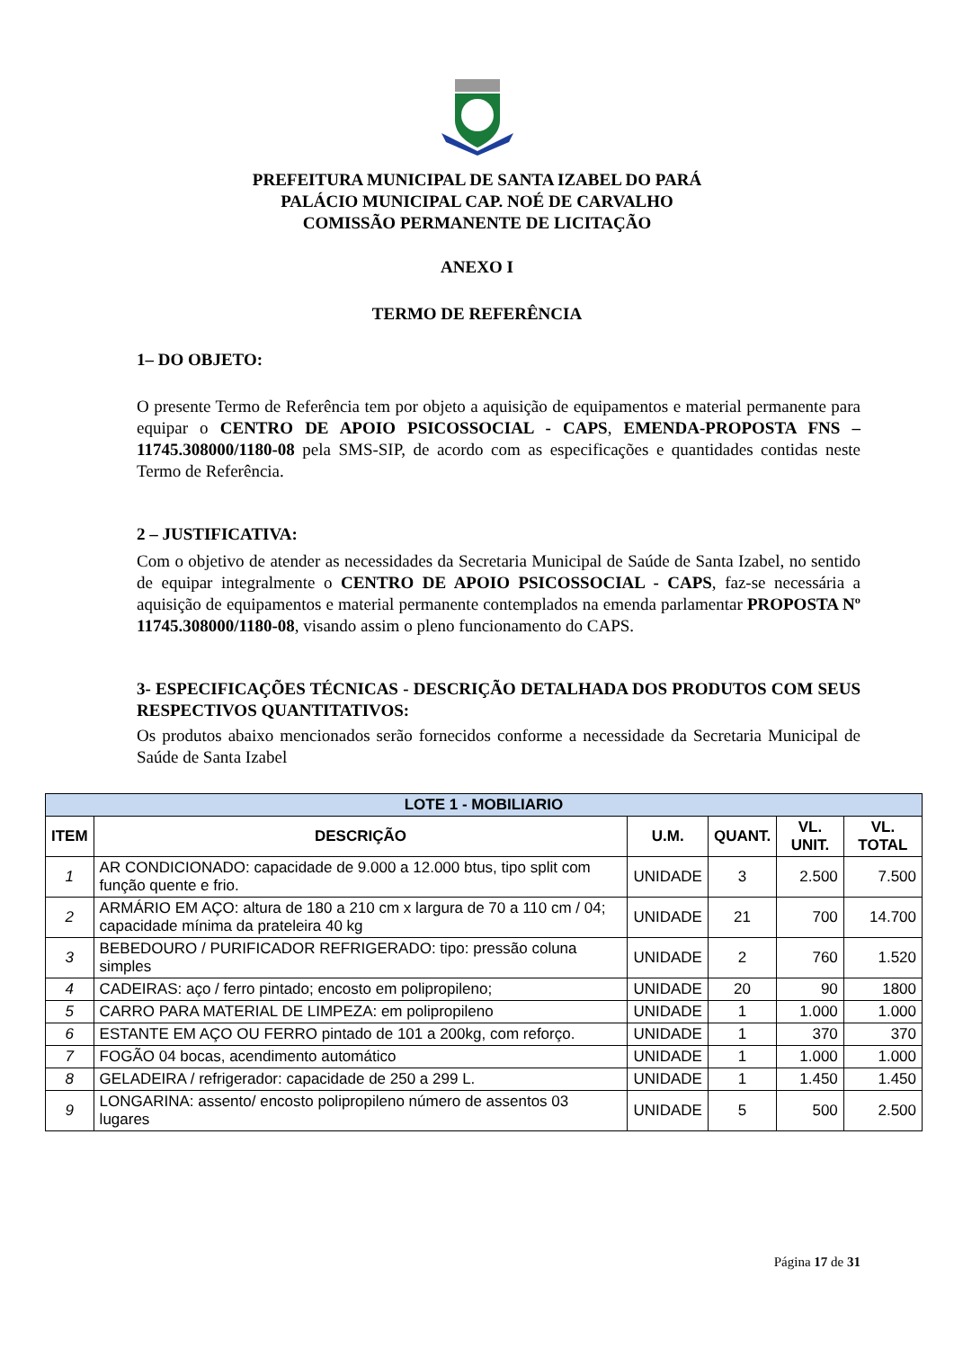PREFEITURA MUNICIPAL DE SANTA IZABEL DO PARÁ
PALÁCIO MUNICIPAL CAP. NOÉ DE CARVALHO
COMISSÃO PERMANENTE DE LICITAÇÃO
ANEXO I
TERMO DE REFERÊNCIA
1– DO OBJETO:
O presente Termo de Referência tem por objeto a aquisição de equipamentos e material permanente para equipar o CENTRO DE APOIO PSICOSSOCIAL - CAPS, EMENDA-PROPOSTA FNS – 11745.308000/1180-08 pela SMS-SIP, de acordo com as especificações e quantidades contidas neste Termo de Referência.
2 – JUSTIFICATIVA:
Com o objetivo de atender as necessidades da Secretaria Municipal de Saúde de Santa Izabel, no sentido de equipar integralmente o CENTRO DE APOIO PSICOSSOCIAL - CAPS, faz-se necessária a aquisição de equipamentos e material permanente contemplados na emenda parlamentar PROPOSTA Nº 11745.308000/1180-08, visando assim o pleno funcionamento do CAPS.
3- ESPECIFICAÇÕES TÉCNICAS - DESCRIÇÃO DETALHADA DOS PRODUTOS COM SEUS RESPECTIVOS QUANTITATIVOS:
Os produtos abaixo mencionados serão fornecidos conforme a necessidade da Secretaria Municipal de Saúde de Santa Izabel
| LOTE 1 - MOBILIARIO | | | | | |
| --- | --- | --- | --- | --- | --- |
| ITEM | DESCRIÇÃO | U.M. | QUANT. | VL. UNIT. | VL. TOTAL |
| 1 | AR CONDICIONADO: capacidade de 9.000 a 12.000 btus, tipo split com função quente e frio. | UNIDADE | 3 | 2.500 | 7.500 |
| 2 | ARMÁRIO EM AÇO: altura de 180 a 210 cm x largura de 70 a 110 cm / 04; capacidade mínima da prateleira 40 kg | UNIDADE | 21 | 700 | 14.700 |
| 3 | BEBEDOURO / PURIFICADOR REFRIGERADO: tipo: pressão coluna simples | UNIDADE | 2 | 760 | 1.520 |
| 4 | CADEIRAS: aço / ferro pintado; encosto em polipropileno; | UNIDADE | 20 | 90 | 1800 |
| 5 | CARRO PARA MATERIAL DE LIMPEZA: em polipropileno | UNIDADE | 1 | 1.000 | 1.000 |
| 6 | ESTANTE EM AÇO OU FERRO pintado de 101 a 200kg, com reforço. | UNIDADE | 1 | 370 | 370 |
| 7 | FOGÃO 04 bocas, acendimento automático | UNIDADE | 1 | 1.000 | 1.000 |
| 8 | GELADEIRA / refrigerador: capacidade de 250 a 299 L. | UNIDADE | 1 | 1.450 | 1.450 |
| 9 | LONGARINA: assento/ encosto polipropileno número de assentos 03 lugares | UNIDADE | 5 | 500 | 2.500 |
Página 17 de 31